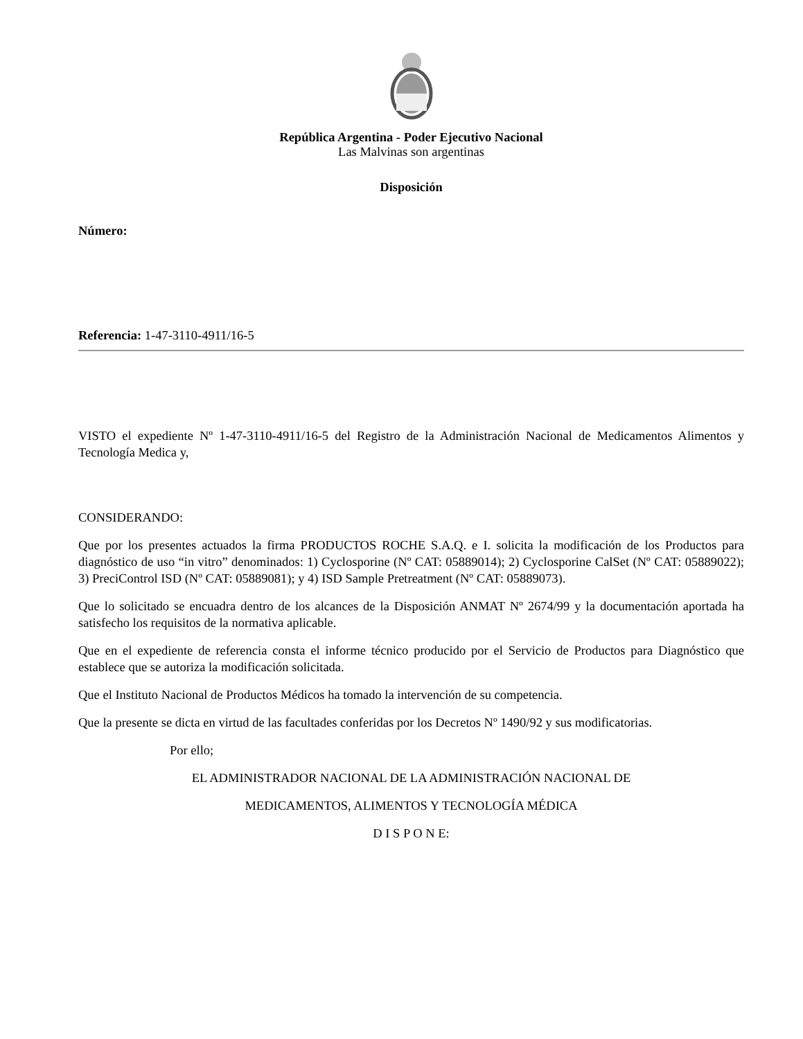República Argentina - Poder Ejecutivo Nacional
Las Malvinas son argentinas
Disposición
Número:
Referencia: 1-47-3110-4911/16-5
VISTO el expediente Nº 1-47-3110-4911/16-5 del Registro de la Administración Nacional de Medicamentos Alimentos y Tecnología Medica y,
CONSIDERANDO:
Que por los presentes actuados la firma PRODUCTOS ROCHE S.A.Q. e I. solicita la modificación de los Productos para diagnóstico de uso “in vitro” denominados: 1) Cyclosporine (Nº CAT: 05889014); 2) Cyclosporine CalSet (Nº CAT: 05889022); 3) PreciControl ISD (Nº CAT: 05889081); y 4) ISD Sample Pretreatment (Nº CAT: 05889073).
Que lo solicitado se encuadra dentro de los alcances de la Disposición ANMAT Nº 2674/99 y la documentación aportada ha satisfecho los requisitos de la normativa aplicable.
Que en el expediente de referencia consta el informe técnico producido por el Servicio de Productos para Diagnóstico que establece que se autoriza la modificación solicitada.
Que el Instituto Nacional de Productos Médicos ha tomado la intervención de su competencia.
Que la presente se dicta en virtud de las facultades conferidas por los Decretos Nº 1490/92 y sus modificatorias.
Por ello;
EL ADMINISTRADOR NACIONAL DE LA ADMINISTRACIÓN NACIONAL DE
MEDICAMENTOS, ALIMENTOS Y TECNOLOGÍA MÉDICA
D I S P O N E: